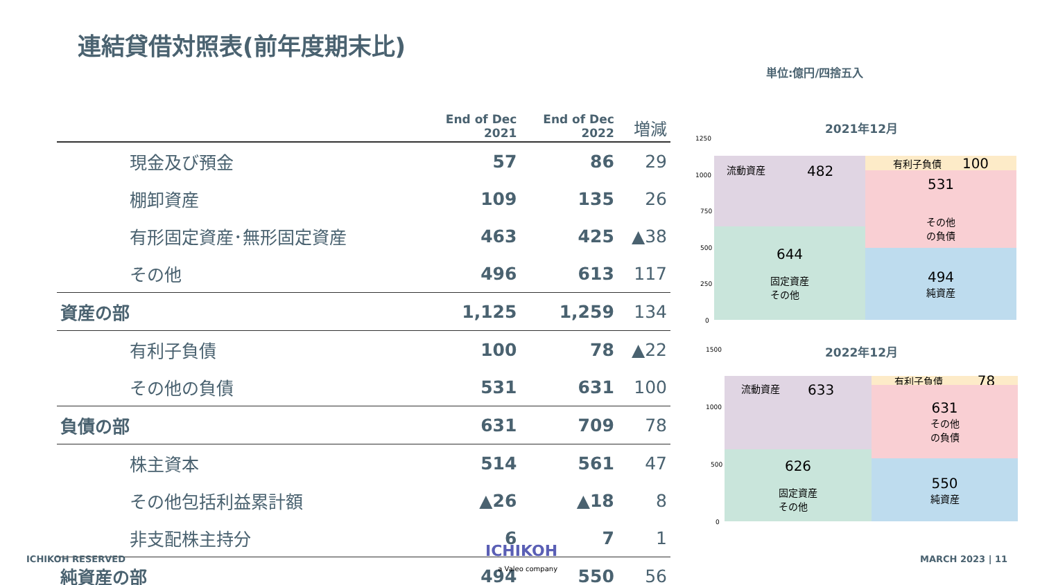連結貸借対照表(前年度期末比)
単位:億円/四捨五入
| | End of Dec 2021 | End of Dec 2022 | 増減 |
| --- | --- | --- | --- |
| 現金及び預金 | 57 | 86 | 29 |
| 棚卸資産 | 109 | 135 | 26 |
| 有形固定資産･無形固定資産 | 463 | 425 | ▲38 |
| その他 | 496 | 613 | 117 |
| 資産の部 | 1,125 | 1,259 | 134 |
| 有利子負債 | 100 | 78 | ▲22 |
| その他の負債 | 531 | 631 | 100 |
| 負債の部 | 631 | 709 | 78 |
| 株主資本 | 514 | 561 | 47 |
| その他包括利益累計額 | ▲26 | ▲18 | 8 |
| 非支配株主持分 | 6 | 7 | 1 |
| 純資産の部 | 494 | 550 | 56 |
2021年12月
1250
1000
750
500
250
0
流動資産 482
644
固定資産
その他
有利子負債 100
531
その他
の負債
494
純資産
2022年12月
1500
1000
500
0
流動資産 633
626
固定資産
その他
有利子負債 78
631
その他
の負債
550
純資産
ICHIKOH RESERVED
ICHIKOH
a Valeo company
MARCH 2023 | 11